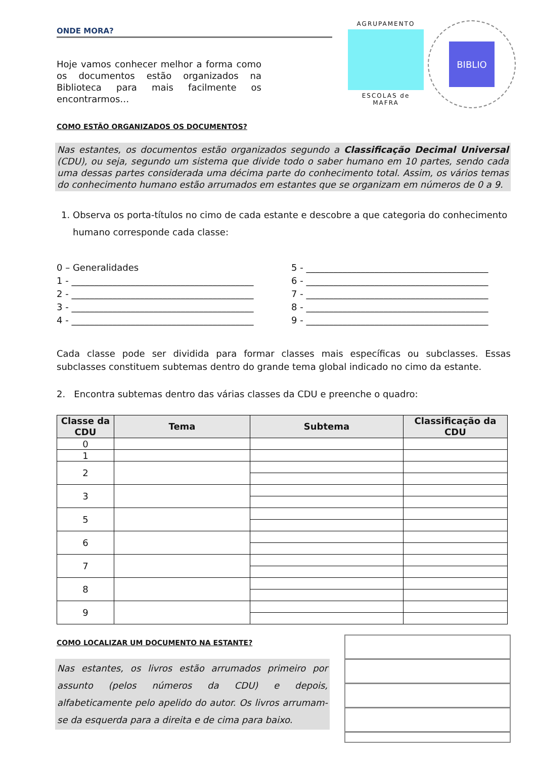ONDE MORA?
Hoje vamos conhecer melhor a forma como os documentos estão organizados na Biblioteca para mais facilmente os encontrarmos…
AGRUPAMENTO
ESCOLAS de MAFRA
BIBLIO
COMO ESTÃO ORGANIZADOS OS DOCUMENTOS?
Nas estantes, os documentos estão organizados segundo a Classificação Decimal Universal (CDU), ou seja, segundo um sistema que divide todo o saber humano em 10 partes, sendo cada uma dessas partes considerada uma décima parte do conhecimento total. Assim, os vários temas do conhecimento humano estão arrumados em estantes que se organizam em números de 0 a 9.
1. Observa os porta-títulos no cimo de cada estante e descobre a que categoria do conhecimento humano corresponde cada classe:
0 – Generalidades
1 - ________________________________________
2 - ________________________________________
3 - ________________________________________
4 - ________________________________________
5 - ________________________________________
6 - ________________________________________
7 - ________________________________________
8 - ________________________________________
9 - ________________________________________
Cada classe pode ser dividida para formar classes mais específicas ou subclasses. Essas subclasses constituem subtemas dentro do grande tema global indicado no cimo da estante.
2. Encontra subtemas dentro das várias classes da CDU e preenche o quadro:
| Classe da CDU | Tema | Subtema | Classificação da CDU |
| --- | --- | --- | --- |
| 0 | | | |
| 1 | | | |
| 2 | | | |
| 3 | | | |
| 5 | | | |
| 6 | | | |
| 7 | | | |
| 8 | | | |
| 9 | | | |
COMO LOCALIZAR UM DOCUMENTO NA ESTANTE?
Nas estantes, os livros estão arrumados primeiro por assunto (pelos números da CDU) e depois, alfabeticamente pelo apelido do autor. Os livros arrumam-se da esquerda para a direita e de cima para baixo.